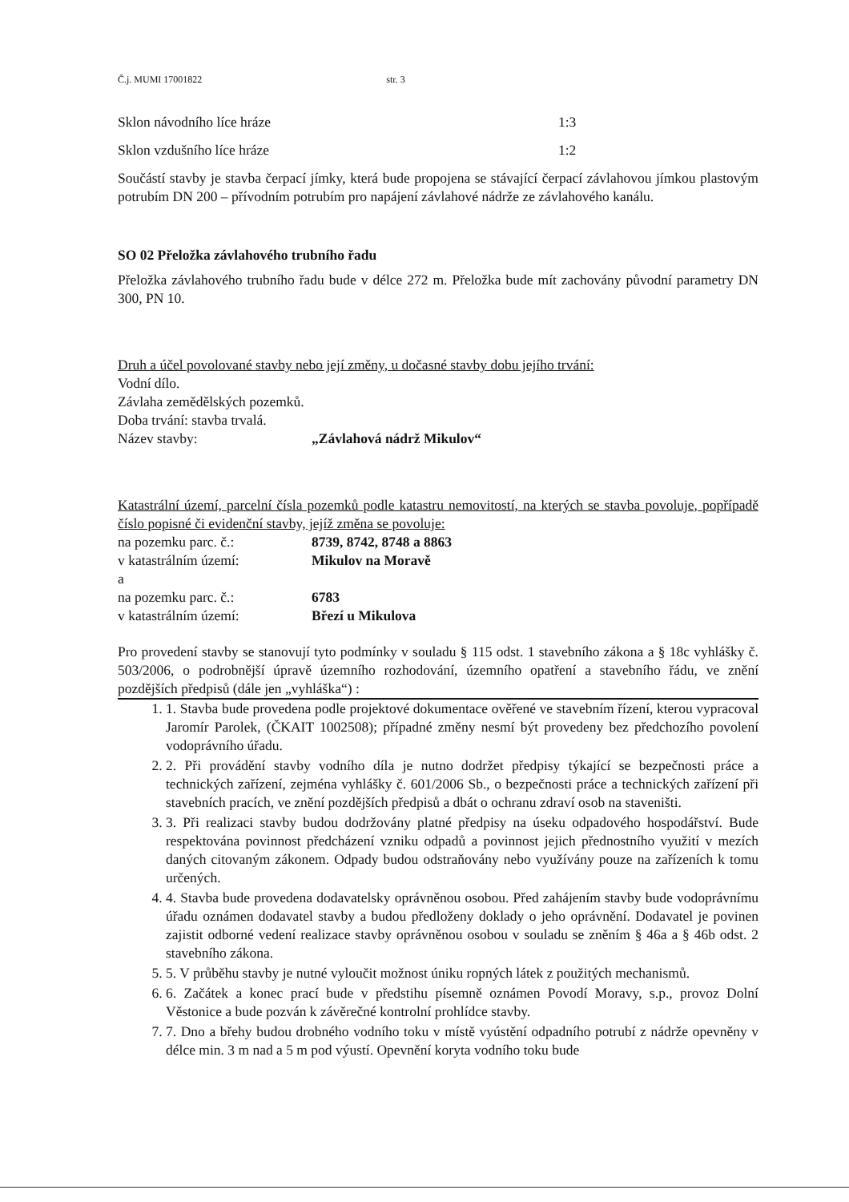Č.j. MUMI 17001822 str. 3
Sklon návodního líce hráze 1:3
Sklon vzdušního líce hráze 1:2
Součástí stavby je stavba čerpací jímky, která bude propojena se stávající čerpací závlahovou jímkou plastovým potrubím DN 200 – přívodním potrubím pro napájení závlahové nádrže ze závlahového kanálu.
SO 02 Přeložka závlahového trubního řadu
Přeložka závlahového trubního řadu bude v délce 272 m. Přeložka bude mít zachovány původní parametry DN 300, PN 10.
Druh a účel povolované stavby nebo její změny, u dočasné stavby dobu jejího trvání:
Vodní dílo.
Závlaha zemědělských pozemků.
Doba trvání: stavba trvalá.
Název stavby: „Závlahová nádrž Mikulov“
Katastrální území, parcelní čísla pozemků podle katastru nemovitostí, na kterých se stavba povoluje, popřípadě číslo popisné či evidenční stavby, jejíž změna se povoluje:
na pozemku parc. č.: 8739, 8742, 8748 a 8863
v katastrálním území: Mikulov na Moravě
a
na pozemku parc. č.: 6783
v katastrálním území: Březí u Mikulova
Pro provedení stavby se stanovují tyto podmínky v souladu § 115 odst. 1 stavebního zákona a § 18c vyhlášky č. 503/2006, o podrobnější úpravě územního rozhodování, územního opatření a stavebního řádu, ve znění pozdějších předpisů (dále jen „vyhláška“) :
1. 1. Stavba bude provedena podle projektové dokumentace ověřené ve stavebním řízení, kterou vypracoval Jaromír Parolek, (ČKAIT 1002508); případné změny nesmí být provedeny bez předchozího povolení vodoprávního úřadu.
2. 2. Při provádění stavby vodního díla je nutno dodržet předpisy týkající se bezpečnosti práce a technických zařízení, zejména vyhlášky č. 601/2006 Sb., o bezpečnosti práce a technických zařízení při stavebních pracích, ve znění pozdějších předpisů a dbát o ochranu zdraví osob na staveništi.
3. 3. Při realizaci stavby budou dodržovány platné předpisy na úseku odpadového hospodářství. Bude respektována povinnost předcházení vzniku odpadů a povinnost jejich přednostního využití v mezích daných citovaným zákonem. Odpady budou odstraňovány nebo využívány pouze na zařízeních k tomu určených.
4. 4. Stavba bude provedena dodavatelsky oprávněnou osobou. Před zahájením stavby bude vodoprávnímu úřadu oznámen dodavatel stavby a budou předloženy doklady o jeho oprávnění. Dodavatel je povinen zajistit odborné vedení realizace stavby oprávněnou osobou v souladu se zněním § 46a a § 46b odst. 2 stavebního zákona.
5. 5. V průběhu stavby je nutné vyloučit možnost úniku ropných látek z použitých mechanismů.
6. 6. Začátek a konec prací bude v předstihu písemně oznámen Povodí Moravy, s.p., provoz Dolní Věstonice a bude pozván k závěrečné kontrolní prohlídce stavby.
7. 7. Dno a břehy budou drobného vodního toku v místě vyústění odpadního potrubí z nádrže opevněny v délce min. 3 m nad a 5 m pod výustí. Opevnění koryta vodního toku bude